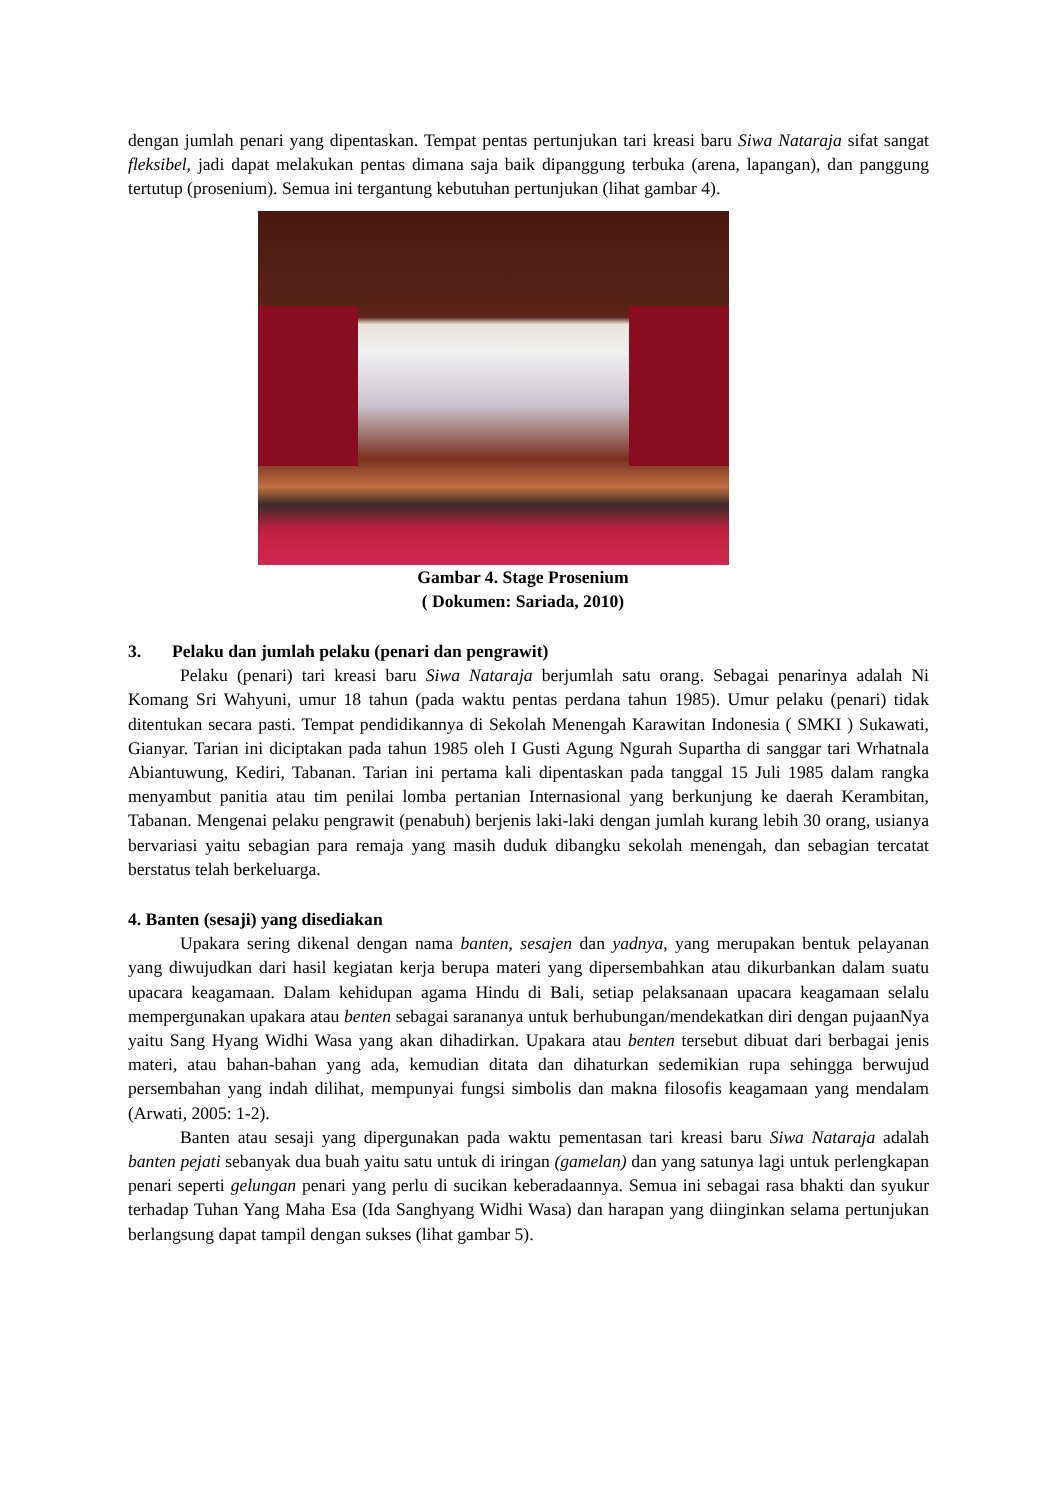dengan jumlah penari yang dipentaskan. Tempat pentas pertunjukan tari kreasi baru Siwa Nataraja sifat sangat fleksibel, jadi dapat melakukan pentas dimana saja baik dipanggung terbuka (arena, lapangan), dan panggung tertutup (prosenium). Semua ini tergantung kebutuhan pertunjukan (lihat gambar 4).
Gambar 4. Stage Prosenium
( Dokumen: Sariada, 2010)
3. Pelaku dan jumlah pelaku (penari dan pengrawit)
Pelaku (penari) tari kreasi baru Siwa Nataraja berjumlah satu orang. Sebagai penarinya adalah Ni Komang Sri Wahyuni, umur 18 tahun (pada waktu pentas perdana tahun 1985). Umur pelaku (penari) tidak ditentukan secara pasti. Tempat pendidikannya di Sekolah Menengah Karawitan Indonesia ( SMKI ) Sukawati, Gianyar. Tarian ini diciptakan pada tahun 1985 oleh I Gusti Agung Ngurah Supartha di sanggar tari Wrhatnala Abiantuwung, Kediri, Tabanan. Tarian ini pertama kali dipentaskan pada tanggal 15 Juli 1985 dalam rangka menyambut panitia atau tim penilai lomba pertanian Internasional yang berkunjung ke daerah Kerambitan, Tabanan. Mengenai pelaku pengrawit (penabuh) berjenis laki-laki dengan jumlah kurang lebih 30 orang, usianya bervariasi yaitu sebagian para remaja yang masih duduk dibangku sekolah menengah, dan sebagian tercatat berstatus telah berkeluarga.
4. Banten (sesaji) yang disediakan
Upakara sering dikenal dengan nama banten, sesajen dan yadnya, yang merupakan bentuk pelayanan yang diwujudkan dari hasil kegiatan kerja berupa materi yang dipersembahkan atau dikurbankan dalam suatu upacara keagamaan. Dalam kehidupan agama Hindu di Bali, setiap pelaksanaan upacara keagamaan selalu mempergunakan upakara atau benten sebagai sarananya untuk berhubungan/mendekatkan diri dengan pujaanNya yaitu Sang Hyang Widhi Wasa yang akan dihadirkan. Upakara atau benten tersebut dibuat dari berbagai jenis materi, atau bahan-bahan yang ada, kemudian ditata dan dihaturkan sedemikian rupa sehingga berwujud persembahan yang indah dilihat, mempunyai fungsi simbolis dan makna filosofis keagamaan yang mendalam (Arwati, 2005: 1-2).
Banten atau sesaji yang dipergunakan pada waktu pementasan tari kreasi baru Siwa Nataraja adalah banten pejati sebanyak dua buah yaitu satu untuk di iringan (gamelan) dan yang satunya lagi untuk perlengkapan penari seperti gelungan penari yang perlu di sucikan keberadaannya. Semua ini sebagai rasa bhakti dan syukur terhadap Tuhan Yang Maha Esa (Ida Sanghyang Widhi Wasa) dan harapan yang diinginkan selama pertunjukan berlangsung dapat tampil dengan sukses (lihat gambar 5).